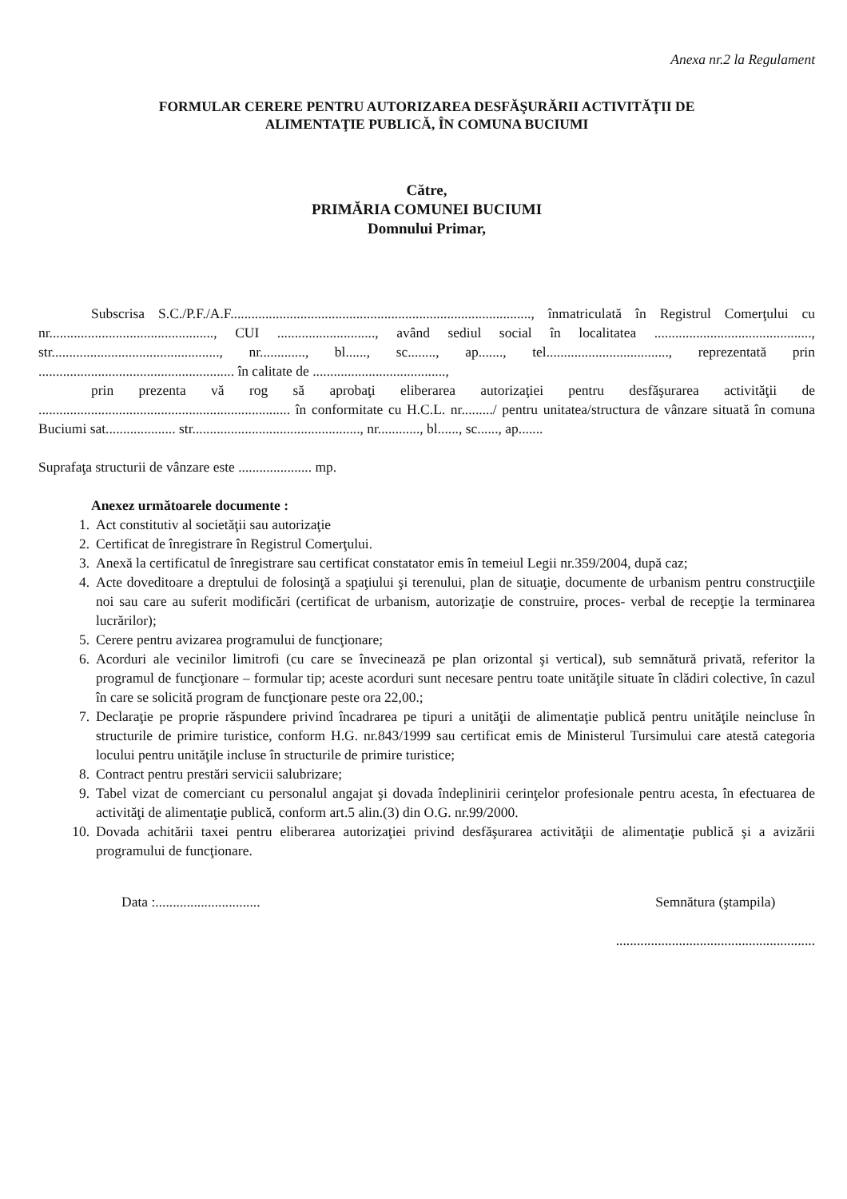Anexa nr.2 la Regulament
FORMULAR CERERE PENTRU AUTORIZAREA DESFĂŞURĂRII ACTIVITĂŢII DE
ALIMENTAŢIE PUBLICĂ, ÎN COMUNA BUCIUMI
Către,
PRIMĂRIA COMUNEI BUCIUMI
Domnului Primar,
Subscrisa S.C./P.F./A.F......................................................................................, înmatriculată în Registrul Comerţului cu nr..............................................., CUI ............................, având sediul social în localitatea ............................................., str................................................, nr............., bl......, sc........, ap......., tel..................................., reprezentată prin ........................................................ în calitate de ......................................,
prin prezenta vă rog să aprobaţi eliberarea autorizaţiei pentru desfăşurarea activităţii de ........................................................................ în conformitate cu H.C.L. nr........./ pentru unitatea/structura de vânzare situată în comuna Buciumi sat.................... str................................................, nr............, bl......, sc......, ap.......
Suprafaţa structurii de vânzare este ..................... mp.
Anexez următoarele documente :
1. Act constitutiv al societăţii sau autorizaţie
2. Certificat de înregistrare în Registrul Comerţului.
3. Anexă la certificatul de înregistrare sau certificat constatator emis în temeiul Legii nr.359/2004, după caz;
4. Acte doveditoare a dreptului de folosinţă a spaţiului şi terenului, plan de situaţie, documente de urbanism pentru construcţiile noi sau care au suferit modificări (certificat de urbanism, autorizaţie de construire, proces- verbal de recepţie la terminarea lucrărilor);
5. Cerere pentru avizarea programului de funcţionare;
6. Acorduri ale vecinilor limitrofi (cu care se învecinează pe plan orizontal şi vertical), sub semnătură privată, referitor la programul de funcţionare – formular tip; aceste acorduri sunt necesare pentru toate unităţile situate în clădiri colective, în cazul în care se solicită program de funcţionare peste ora 22,00.;
7. Declaraţie pe proprie răspundere privind încadrarea pe tipuri a unităţii de alimentaţie publică pentru unităţile neincluse în structurile de primire turistice, conform H.G. nr.843/1999 sau certificat emis de Ministerul Tursimului care atestă categoria locului pentru unităţile incluse în structurile de primire turistice;
8. Contract pentru prestări servicii salubrizare;
9. Tabel vizat de comerciant cu personalul angajat şi dovada îndeplinirii cerinţelor profesionale pentru acesta, în efectuarea de activităţi de alimentaţie publică, conform art.5 alin.(3) din O.G. nr.99/2000.
10. Dovada achitării taxei pentru eliberarea autorizaţiei privind desfăşurarea activităţii de alimentaţie publică şi a avizării programului de funcţionare.
Data :.............................. Semnătura (ştampila)
.........................................................